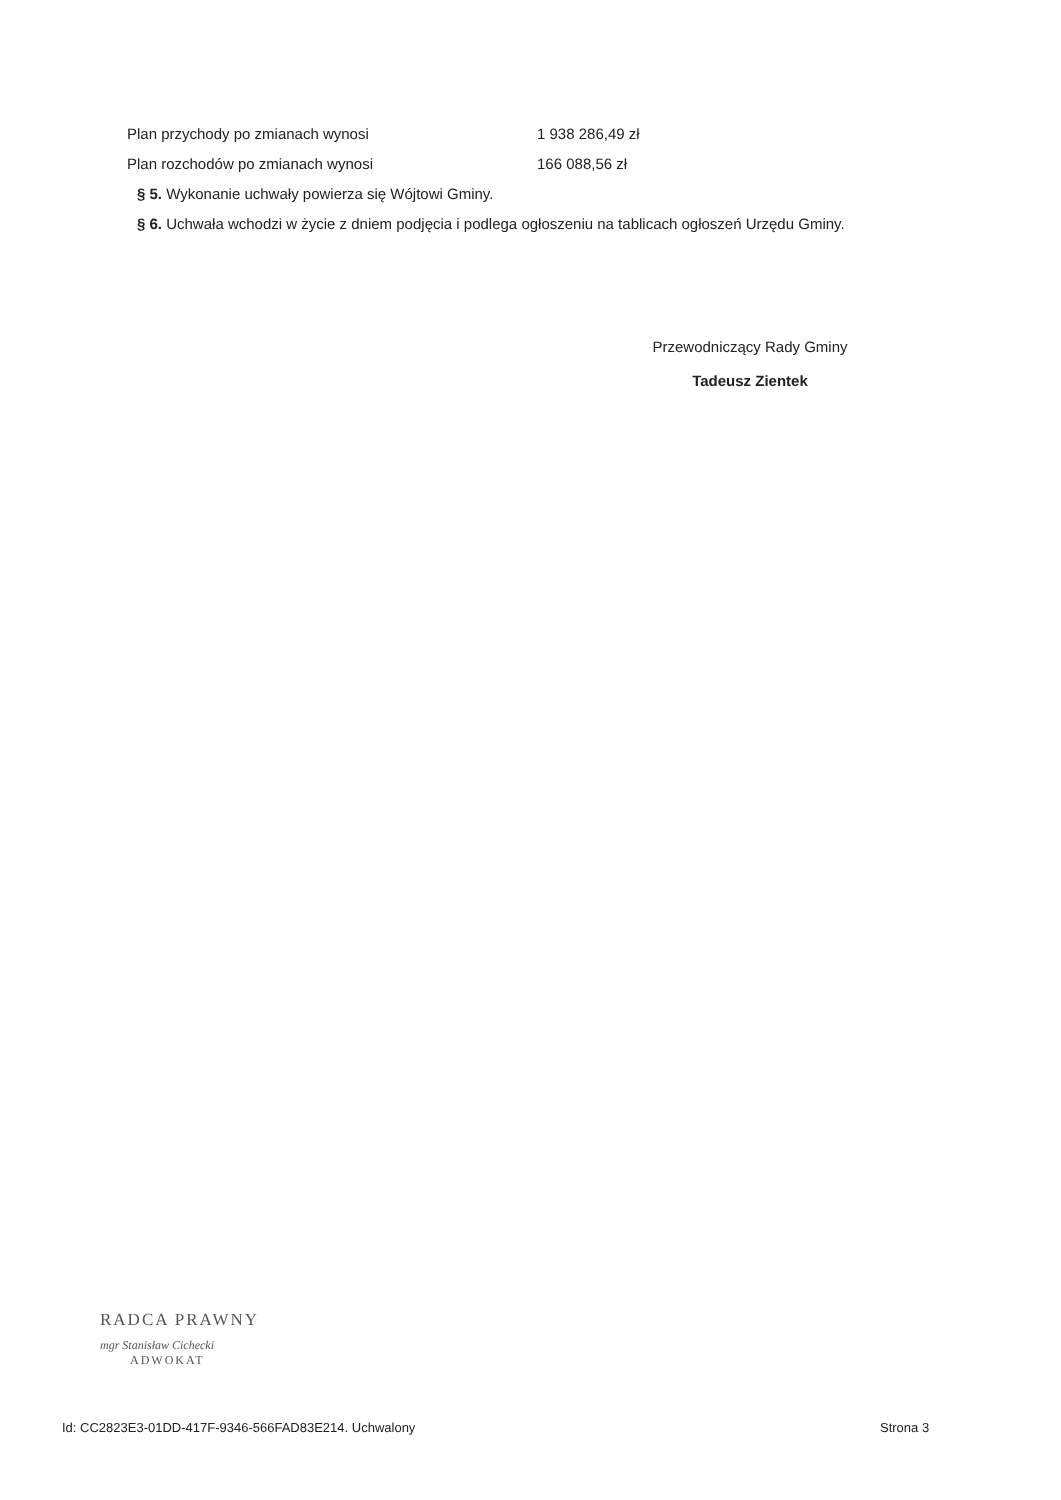Plan przychody po zmianach wynosi 1 938 286,49 zł
Plan rozchodów po zmianach wynosi 166 088,56 zł
§ 5. Wykonanie uchwały powierza się Wójtowi Gminy.
§ 6. Uchwała wchodzi w życie z dniem podjęcia i podlega ogłoszeniu na tablicach ogłoszeń Urzędu Gminy.
Przewodniczący Rady Gminy
Tadeusz Zientek
RADCA PRAWNY
mgr Stanisław Cichecki
ADWOKAT
Id: CC2823E3-01DD-417F-9346-566FAD83E214. Uchwalony
Strona 3